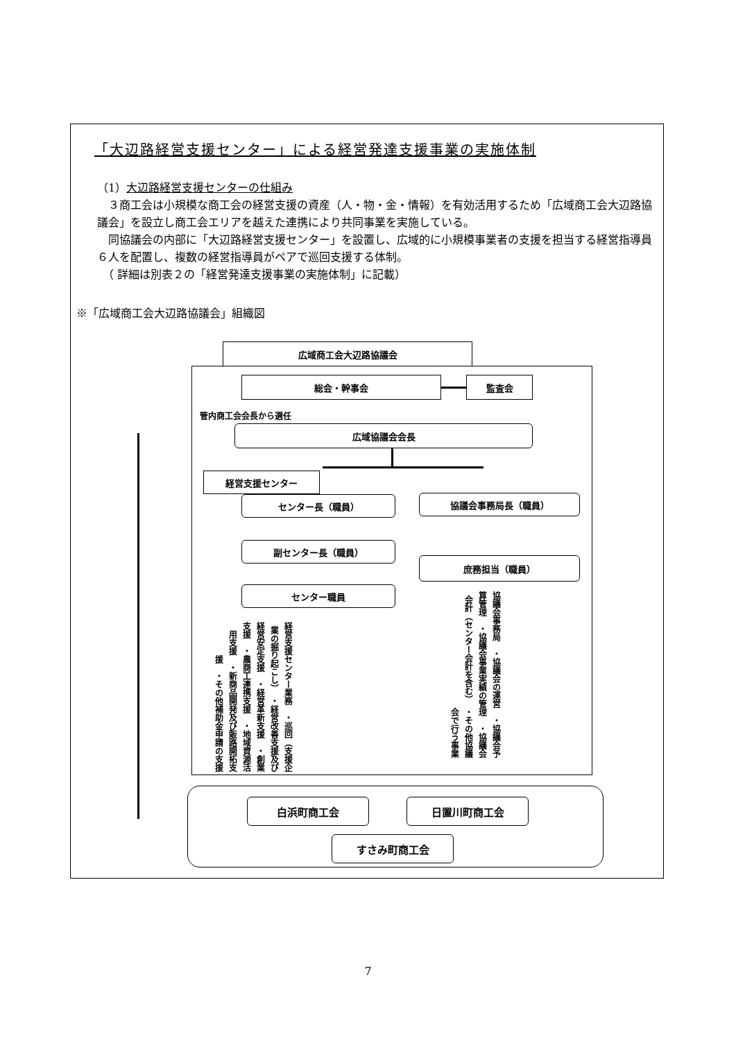「大辺路経営支援センター」による経営発達支援事業の実施体制
（1）大辺路経営支援センターの仕組み
　３商工会は小規模な商工会の経営支援の資産（人・物・金・情報）を有効活用するため「広域商工会大辺路協議会」を設立し商工会エリアを越えた連携により共同事業を実施している。
　同協議会の内部に「大辺路経営支援センター」を設置し、広域的に小規模事業者の支援を担当する経営指導員６人を配置し、複数の経営指導員がペアで巡回支援する体制。
　（ 詳細は別表２の「経営発達支援事業の実施体制」に記載）
※「広域商工会大辺路協議会」組織図
広域商工会大辺路協議会
総会・幹事会 監査会
管内商工会会長から選任
広域協議会会長
経営支援センター
センター長（職員） 協議会事務局長（職員）
副センター長（職員）
庶務担当（職員）
センター職員
経営支援センター業務　・巡回（支援企業の掘り起こし）　・経営改善支援及び経営安定支援　・経営革新支援　・創業支援　・農商工連携支援　・地域資源活用支援　・新商品開発及び販路開拓支援　・その他補助金申請の支援
協議会事務局　・協議会の運営　・協議会予算管理　・協議会事業実績の管理　・協議会会計（センター会計を含む）　・その他協議会で行う事業
白浜町商工会 日置川町商工会
すさみ町商工会
7